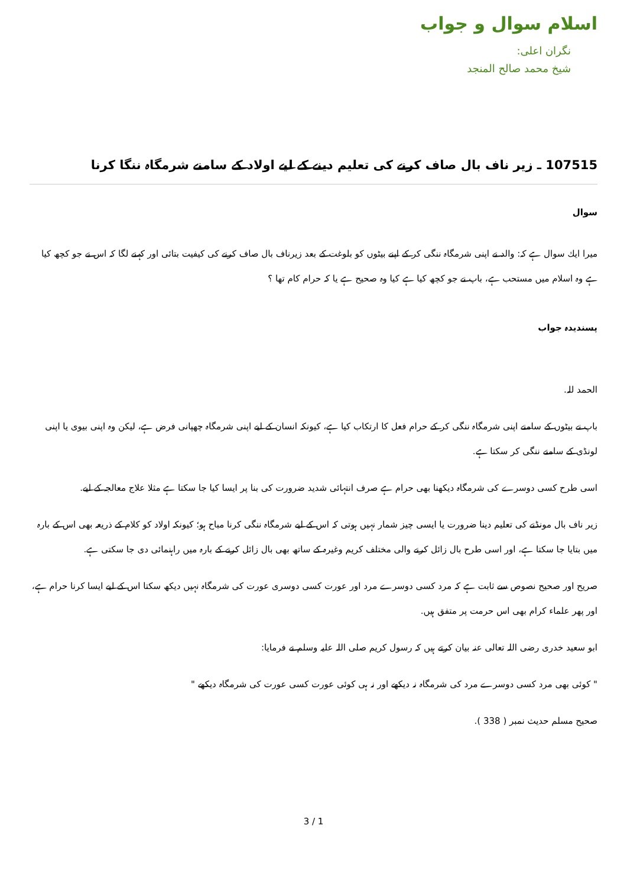اسلام سوال و جواب
نگران اعلی:
شيخ محمد صالح المنجد
107515 ـ زير ناف بال صاف كرنے كى تعليم دينے كے ليے اولاد كے سامنے شرمگاہ ننگا كرنا
سوال
ميرا ايك سوال ہے كہ: والد نے اپنى شرمگاہ ننگى كر كے اپنے بيٹوں كو بلوغت كے بعد زيرناف بال صاف كرنے كى كيفيت بتائى اور كہنے لگا كہ اس نے جو كچھ كيا ہے وہ اسلام ميں مستحب ہے، باپ نے جو كچھ كيا ہے كيا وہ صحيح ہے يا كہ حرام كام تھا ؟
پسنديدہ جواب
الحمد للہ.
باپ نے بيٹوں كے سامنے اپنى شرمگاہ ننگى كر كے حرام فعل كا ارتكاب كيا ہے، كيونكہ انسان كے ليے اپنى شرمگاہ چھپانى فرض ہے، ليكن وہ اپنى بيوى يا اپنى لونڈى كے سامنے ننگى كر سكتا ہے.
اسى طرح كسى دوسرے كى شرمگاہ ديكھنا بھى حرام ہے صرف انتہائى شديد ضرورت كى بنا پر ايسا كيا جا سكتا ہے مثلا علاج معالجہ كے ليے.
زير ناف بال مونڈنے كى تعليم دينا ضرورت يا ايسى چيز شمار نہيں ہوتى كہ اس كے ليے شرمگاہ ننگى كرنا مباح ہو؛ كيونكہ اولاد كو كلام كے ذريعہ بھى اس كے بارہ ميں بتايا جا سكتا ہے، اور اسى طرح بال زائل كرنے والى مختلف كريم وغيرہ كے ساتھ بھى بال زائل كرنے كے بارہ ميں راہنمائى دى جا سكتى ہے.
صريح اور صحيح نصوص سے ثابت ہے كہ مرد كسى دوسرے مرد اور عورت كسى دوسرى عورت كى شرمگاہ نہيں ديكھ سكتا اس كے ليے ايسا كرنا حرام ہے، اور پھر علماء كرام بھى اس حرمت پر متفق ہيں.
ابو سعيد خدرى رضى اللہ تعالى عنہ بيان كرتے ہيں كہ رسول كريم صلى اللہ عليہ وسلم نے فرمايا:
" كوئى بھى مرد كسى دوسرے مرد كى شرمگاہ نہ ديكھے اور نہ ہى كوئى عورت كسى عورت كى شرمگاہ ديكھے "
صحيح مسلم حديث نمبر ( 338 ).
3 / 1